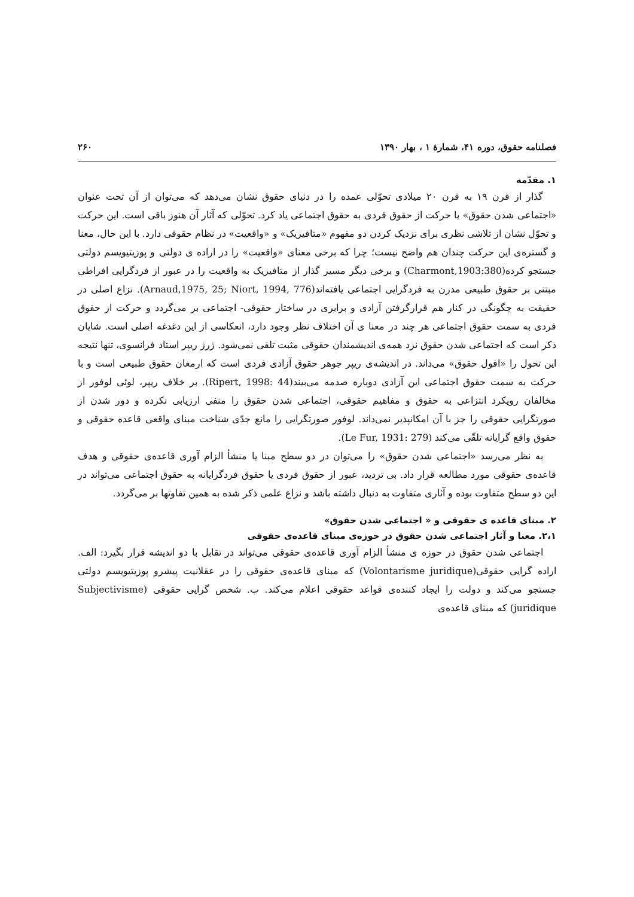فصلنامه حقوق، دوره ۴۱، شمارهٔ ۱ ، بهار ۱۳۹۰ ۲۶۰
۱. مقدّمه
گذار از قرن ۱۹ به قرن ۲۰ میلادی تحوّلی عمده را در دنیای حقوق نشان می‌دهد که می‌توان از آن تحت عنوان «اجتماعی شدن حقوق» یا حرکت از حقوق فردی به حقوق اجتماعی یاد کرد. تحوّلی که آثار آن هنوز باقی است. این حرکت و تحوّل نشان از تلاشی نظری برای نزدیک کردن دو مفهوم «متافیزیک» و «واقعیت» در نظام حقوقی دارد. با این حال، معنا و گستره‌ی این حرکت چندان هم واضح نیست؛ چرا که برخی معنای «واقعیت» را در اراده ی دولتی و پوزیتیویسم دولتی جستجو کرده(Charmont,1903:380) و برخی دیگر مسیر گذار از متافیزیک به واقعیت را در عبور از فردگرایی افراطی مبتنی بر حقوق طبیعی مدرن به فردگرایی اجتماعی یافته‌اند(Arnaud,1975, 25; Niort, 1994, 776). نزاع اصلی در حقیقت به چگونگی در کنار هم قرارگرفتن آزادی و برابری در ساختار حقوقی- اجتماعی بر می‌گردد و حرکت از حقوق فردی به سمت حقوق اجتماعی هر چند در معنا ی آن اختلاف نظر وجود دارد، انعکاسی از این دغدغه اصلی است. شایان ذکر است که اجتماعی شدن حقوق نزد همه‌ی اندیشمندان حقوقی مثبت تلقی نمی‌شود. ژرژ ریپر استاد فرانسوی، تنها نتیجه این تحول را «افول حقوق» می‌داند. در اندیشه‌ی ریپر جوهر حقوق آزادی فردی است که ارمغان حقوق طبیعی است و با حرکت به سمت حقوق اجتماعی این آزادی دوباره صدمه می‌بیند(Ripert, 1998: 44). بر خلاف ریپر، لوئی لوفور از مخالفان رویکرد انتزاعی به حقوق و مفاهیم حقوقی، اجتماعی شدن حقوق را منفی ارزیابی نکرده و دور شدن از صورتگرایی حقوقی را جز با آن امکانپذیر نمی‌داند. لوفور صورتگرایی را مانع جدّی شناخت مبنای واقعی قاعده حقوقی و حقوق واقع گرایانه تلقّی می‌کند (Le Fur, 1931: 279).
به نظر می‌رسد «اجتماعی شدن حقوق» را می‌توان در دو سطح مبنا یا منشأ الزام آوری قاعده‌ی حقوقی و هدف قاعده‌ی حقوقی مورد مطالعه قرار داد. بی تردید، عبور از حقوق فردی یا حقوق فردگرایانه به حقوق اجتماعی می‌تواند در این دو سطح متفاوت بوده و آثاری متفاوت به دنبال داشته باشد و نزاع علمی ذکر شده به همین تفاوتها بر می‌گردد.
۲. مبنای قاعده ی حقوقی و « اجتماعی شدن حقوق»
۲،۱. معنا و آثار اجتماعی شدن حقوق در حوزه‌ی مبنای قاعده‌ی حقوقی
اجتماعی شدن حقوق در حوزه ی منشأ الزام آوری قاعده‌ی حقوقی می‌تواند در تقابل با دو اندیشه قرار بگیرد: الف. اراده گرایی حقوقی(Volontarisme juridique) که مبنای قاعده‌ی حقوقی را در عقلانیت پیشرو پوزیتیویسم دولتی جستجو می‌کند و دولت را ایجاد کننده‌ی قواعد حقوقی اعلام می‌کند. ب. شخص گرایی حقوقی (Subjectivisme juridique) که مبنای قاعده‌ی